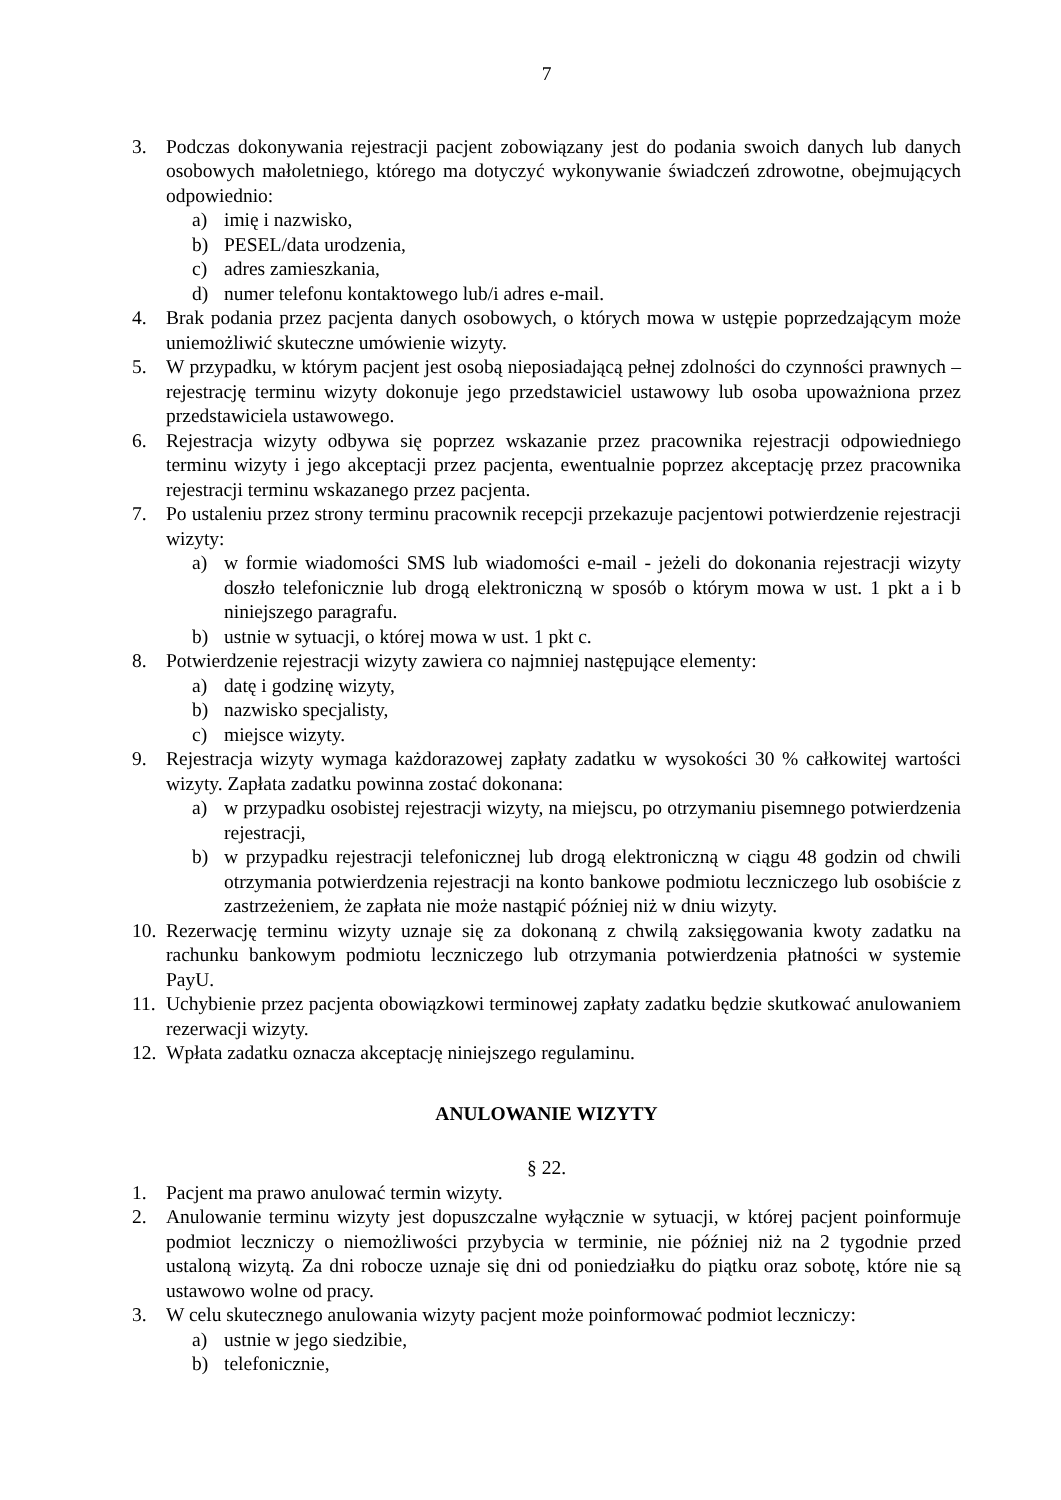7
3. Podczas dokonywania rejestracji pacjent zobowiązany jest do podania swoich danych lub danych osobowych małoletniego, którego ma dotyczyć wykonywanie świadczeń zdrowotne, obejmujących odpowiednio:
a) imię i nazwisko,
b) PESEL/data urodzenia,
c) adres zamieszkania,
d) numer telefonu kontaktowego lub/i adres e-mail.
4. Brak podania przez pacjenta danych osobowych, o których mowa w ustępie poprzedzającym może uniemożliwić skuteczne umówienie wizyty.
5. W przypadku, w którym pacjent jest osobą nieposiadającą pełnej zdolności do czynności prawnych – rejestrację terminu wizyty dokonuje jego przedstawiciel ustawowy lub osoba upoważniona przez przedstawiciela ustawowego.
6. Rejestracja wizyty odbywa się poprzez wskazanie przez pracownika rejestracji odpowiedniego terminu wizyty i jego akceptacji przez pacjenta, ewentualnie poprzez akceptację przez pracownika rejestracji terminu wskazanego przez pacjenta.
7. Po ustaleniu przez strony terminu pracownik recepcji przekazuje pacjentowi potwierdzenie rejestracji wizyty:
a) w formie wiadomości SMS lub wiadomości e-mail - jeżeli do dokonania rejestracji wizyty doszło telefonicznie lub drogą elektroniczną w sposób o którym mowa w ust. 1 pkt a i b niniejszego paragrafu.
b) ustnie w sytuacji, o której mowa w ust. 1 pkt c.
8. Potwierdzenie rejestracji wizyty zawiera co najmniej następujące elementy:
a) datę i godzinę wizyty,
b) nazwisko specjalisty,
c) miejsce wizyty.
9. Rejestracja wizyty wymaga każdorazowej zapłaty zadatku w wysokości 30 % całkowitej wartości wizyty. Zapłata zadatku powinna zostać dokonana:
a) w przypadku osobistej rejestracji wizyty, na miejscu, po otrzymaniu pisemnego potwierdzenia rejestracji,
b) w przypadku rejestracji telefonicznej lub drogą elektroniczną w ciągu 48 godzin od chwili otrzymania potwierdzenia rejestracji na konto bankowe podmiotu leczniczego lub osobiście z zastrzeżeniem, że zapłata nie może nastąpić później niż w dniu wizyty.
10. Rezerwację terminu wizyty uznaje się za dokonaną z chwilą zaksięgowania kwoty zadatku na rachunku bankowym podmiotu leczniczego lub otrzymania potwierdzenia płatności w systemie PayU.
11. Uchybienie przez pacjenta obowiązkowi terminowej zapłaty zadatku będzie skutkować anulowaniem rezerwacji wizyty.
12. Wpłata zadatku oznacza akceptację niniejszego regulaminu.
ANULOWANIE WIZYTY
§ 22.
1. Pacjent ma prawo anulować termin wizyty.
2. Anulowanie terminu wizyty jest dopuszczalne wyłącznie w sytuacji, w której pacjent poinformuje podmiot leczniczy o niemożliwości przybycia w terminie, nie później niż na 2 tygodnie przed ustaloną wizytą. Za dni robocze uznaje się dni od poniedziałku do piątku oraz sobotę, które nie są ustawowo wolne od pracy.
3. W celu skutecznego anulowania wizyty pacjent może poinformować podmiot leczniczy:
a) ustnie w jego siedzibie,
b) telefonicznie,